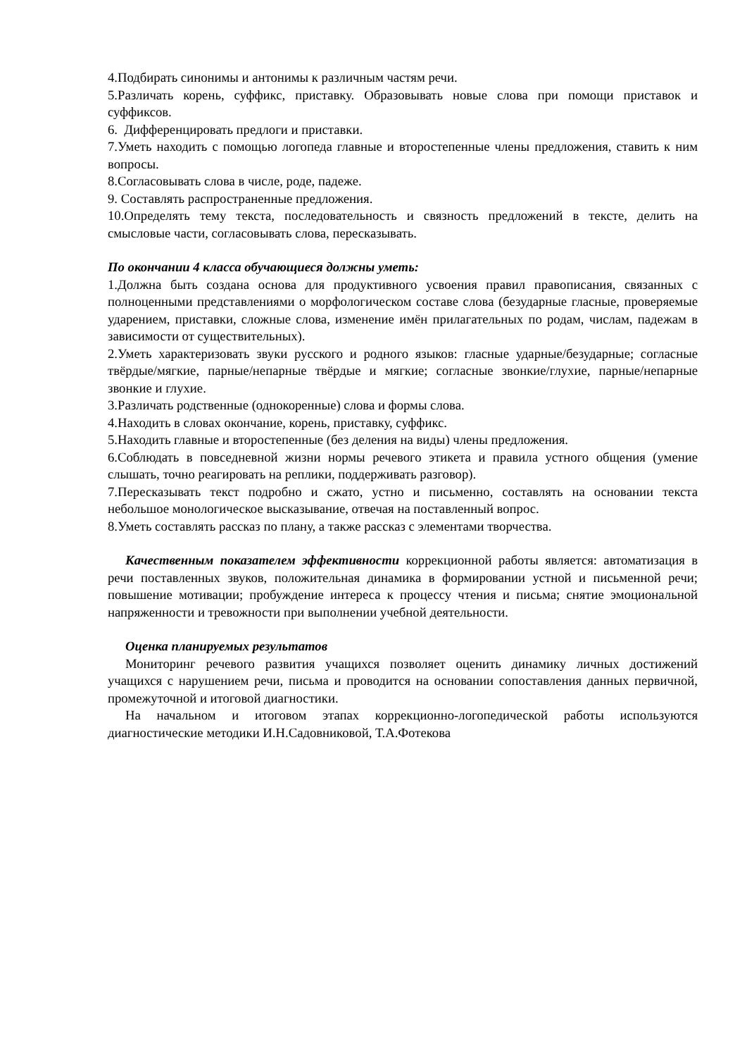4.Подбирать синонимы и антонимы к различным частям речи.
5.Различать корень, суффикс, приставку. Образовывать новые слова при помощи приставок и суффиксов.
6. Дифференцировать предлоги и приставки.
7.Уметь находить с помощью логопеда главные и второстепенные члены предложения, ставить к ним вопросы.
8.Согласовывать слова в числе, роде, падеже.
9. Составлять распространенные предложения.
10.Определять тему текста, последовательность и связность предложений в тексте, делить на смысловые части, согласовывать слова, пересказывать.
По окончании 4 класса обучающиеся должны уметь:
1.Должна быть создана основа для продуктивного усвоения правил правописания, связанных с полноценными представлениями о морфологическом составе слова (безударные гласные, проверяемые ударением, приставки, сложные слова, изменение имён прилагательных по родам, числам, падежам в зависимости от существительных).
2.Уметь характеризовать звуки русского и родного языков: гласные ударные/безударные; согласные твёрдые/мягкие, парные/непарные твёрдые и мягкие; согласные звонкие/глухие, парные/непарные звонкие и глухие.
3.Различать родственные (однокоренные) слова и формы слова.
4.Находить в словах окончание, корень, приставку, суффикс.
5.Находить главные и второстепенные (без деления на виды) члены предложения.
6.Соблюдать в повседневной жизни нормы речевого этикета и правила устного общения (умение слышать, точно реагировать на реплики, поддерживать разговор).
7.Пересказывать текст подробно и сжато, устно и письменно, составлять на основании текста небольшое монологическое высказывание, отвечая на поставленный вопрос.
8.Уметь составлять рассказ по плану, а также рассказ с элементами творчества.
Качественным показателем эффективности коррекционной работы является: автоматизация в речи поставленных звуков, положительная динамика в формировании устной и письменной речи; повышение мотивации; пробуждение интереса к процессу чтения и письма; снятие эмоциональной напряженности и тревожности при выполнении учебной деятельности.
Оценка планируемых результатов
Мониторинг речевого развития учащихся позволяет оценить динамику личных достижений учащихся с нарушением речи, письма и проводится на основании сопоставления данных первичной, промежуточной и итоговой диагностики.
На начальном и итоговом этапах коррекционно-логопедической работы используются диагностические методики И.Н.Садовниковой, Т.А.Фотекова